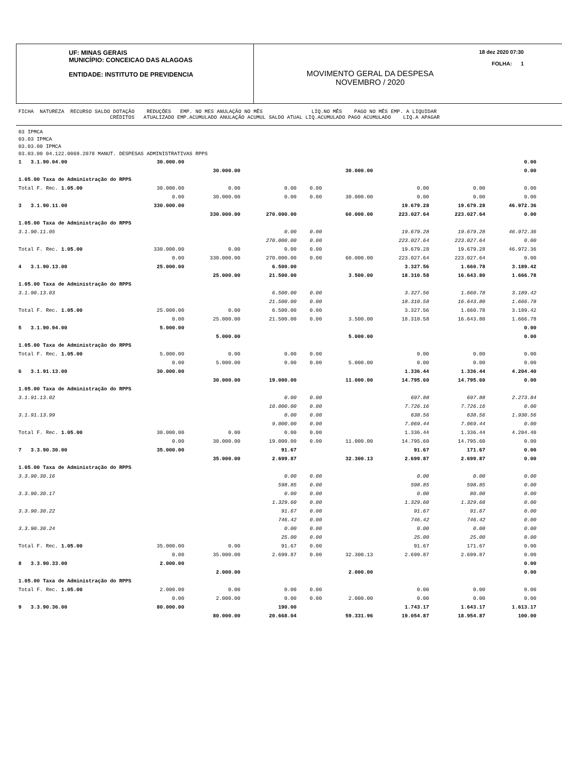UF: MINAS GERAIS
MUNICÍPIO: CONCEICAO DAS ALAGOAS
ENTIDADE: INSTITUTO DE PREVIDENCIA
MOVIMENTO GERAL DA DESPESA
NOVEMBRO / 2020
18 dez 2020 07:30
FOLHA: 1
FICHA NATUREZA RECURSO SALDO DOTAÇÃO REDUÇÕES EMP. NO MES ANULAÇÃO NO MÊS LIQ.NO MÊS PAGO NO MÊS EMP. A LIQUIDAR CRÉDITOS ATUALIZADO EMP.ACUMULADO ANULAÇÃO ACUMUL SALDO ATUAL LIQ.ACUMULADO PAGO ACUMULADO LIQ.A APAGAR
03 IPMCA
03.03 IPMCA
03.03.00 IPMCA
03.03.00 04.122.0069.2078 MANUT. DESPESAS ADMINISTRATIVAS RPPS
| 1 3.1.90.04.00 | 30.000.00 | | | | | | | 0.00 |
| | | 30.000.00 | | | 30.000.00 | | | 0.00 |
| 1.05.00 Taxa de Administração do RPPS | | | | | | | | |
| Total F. Rec. 1.05.00 | 30.000.00 | 0.00 | 0.00 | 0.00 | | 0.00 | 0.00 | 0.00 |
| | 0.00 | 30.000.00 | 0.00 | 0.00 | 30.000.00 | 0.00 | 0.00 | 0.00 |
| 3 3.1.90.11.00 | 330.000.00 | | | | | 19.679.28 | 19.679.28 | 46.972.36 |
| | | 330.000.00 | 270.000.00 | | 60.000.00 | 223.027.64 | 223.027.64 | 0.00 |
| 1.05.00 Taxa de Administração do RPPS | | | | | | | | |
| 3.1.90.11.05 | | | 0.00 | 0.00 | | 19.679.28 | 19.679.28 | 46.972.36 |
| | | | 270.000.00 | 0.00 | | 223.027.64 | 223.027.64 | 0.00 |
| Total F. Rec. 1.05.00 | 330.000.00 | 0.00 | 0.00 | 0.00 | | 19.679.28 | 19.679.28 | 46.972.36 |
| | 0.00 | 330.000.00 | 270.000.00 | 0.00 | 60.000.00 | 223.027.64 | 223.027.64 | 0.00 |
| 4 3.1.90.13.00 | 25.000.00 | | 6.500.00 | | | 3.327.56 | 1.660.78 | 3.189.42 |
| | | 25.000.00 | 21.500.00 | | 3.500.00 | 18.310.58 | 16.643.80 | 1.666.78 |
| 1.05.00 Taxa de Administração do RPPS | | | | | | | | |
| 3.1.90.13.03 | | | 6.500.00 | 0.00 | | 3.327.56 | 1.660.78 | 3.189.42 |
| | | | 21.500.00 | 0.00 | | 18.310.58 | 16.643.80 | 1.666.78 |
| Total F. Rec. 1.05.00 | 25.000.00 | 0.00 | 6.500.00 | 0.00 | | 3.327.56 | 1.660.78 | 3.189.42 |
| | 0.00 | 25.000.00 | 21.500.00 | 0.00 | 3.500.00 | 18.310.58 | 16.643.80 | 1.666.78 |
| 5 3.1.90.94.00 | 5.000.00 | | | | | | | 0.00 |
| | | 5.000.00 | | | 5.000.00 | | | 0.00 |
| 1.05.00 Taxa de Administração do RPPS | | | | | | | | |
| Total F. Rec. 1.05.00 | 5.000.00 | 0.00 | 0.00 | 0.00 | | 0.00 | 0.00 | 0.00 |
| | 0.00 | 5.000.00 | 0.00 | 0.00 | 5.000.00 | 0.00 | 0.00 | 0.00 |
| 6 3.1.91.13.00 | 30.000.00 | | | | | 1.336.44 | 1.336.44 | 4.204.40 |
| | | 30.000.00 | 19.000.00 | | 11.000.00 | 14.795.60 | 14.795.60 | 0.00 |
| 1.05.00 Taxa de Administração do RPPS | | | | | | | | |
| 3.1.91.13.02 | | | 0.00 | 0.00 | | 697.88 | 697.88 | 2.273.84 |
| | | | 10.000.00 | 0.00 | | 7.726.16 | 7.726.16 | 0.00 |
| 3.1.91.13.99 | | | 0.00 | 0.00 | | 638.56 | 638.56 | 1.930.56 |
| | | | 9.000.00 | 0.00 | | 7.069.44 | 7.069.44 | 0.00 |
| Total F. Rec. 1.05.00 | 30.000.00 | 0.00 | 0.00 | 0.00 | | 1.336.44 | 1.336.44 | 4.204.40 |
| | 0.00 | 30.000.00 | 19.000.00 | 0.00 | 11.000.00 | 14.795.60 | 14.795.60 | 0.00 |
| 7 3.3.90.30.00 | 35.000.00 | | 91.67 | | | 91.67 | 171.67 | 0.00 |
| | | 35.000.00 | 2.699.87 | | 32.300.13 | 2.699.87 | 2.699.87 | 0.00 |
| 1.05.00 Taxa de Administração do RPPS | | | | | | | | |
| 3.3.90.30.16 | | | 0.00 | 0.00 | | 0.00 | 0.00 | 0.00 |
| | | | 598.85 | 0.00 | | 598.85 | 598.85 | 0.00 |
| 3.3.90.30.17 | | | 0.00 | 0.00 | | 0.00 | 80.00 | 0.00 |
| | | | 1.329.60 | 0.00 | | 1.329.60 | 1.329.60 | 0.00 |
| 3.3.90.30.22 | | | 91.67 | 0.00 | | 91.67 | 91.67 | 0.00 |
| | | | 746.42 | 0.00 | | 746.42 | 746.42 | 0.00 |
| 3.3.90.30.24 | | | 0.00 | 0.00 | | 0.00 | 0.00 | 0.00 |
| | | | 25.00 | 0.00 | | 25.00 | 25.00 | 0.00 |
| Total F. Rec. 1.05.00 | 35.000.00 | 0.00 | 91.67 | 0.00 | | 91.67 | 171.67 | 0.00 |
| | 0.00 | 35.000.00 | 2.699.87 | 0.00 | 32.300.13 | 2.699.87 | 2.699.87 | 0.00 |
| 8 3.3.90.33.00 | 2.000.00 | | | | | | | 0.00 |
| | | 2.000.00 | | | 2.000.00 | | | 0.00 |
| 1.05.00 Taxa de Administração do RPPS | | | | | | | | |
| Total F. Rec. 1.05.00 | 2.000.00 | 0.00 | 0.00 | 0.00 | | 0.00 | 0.00 | 0.00 |
| | 0.00 | 2.000.00 | 0.00 | 0.00 | 2.000.00 | 0.00 | 0.00 | 0.00 |
| 9 3.3.90.36.00 | 80.000.00 | | 190.00 | | | 1.743.17 | 1.643.17 | 1.613.17 |
| | | 80.000.00 | 20.668.04 | | 59.331.96 | 19.054.87 | 18.954.87 | 100.00 |